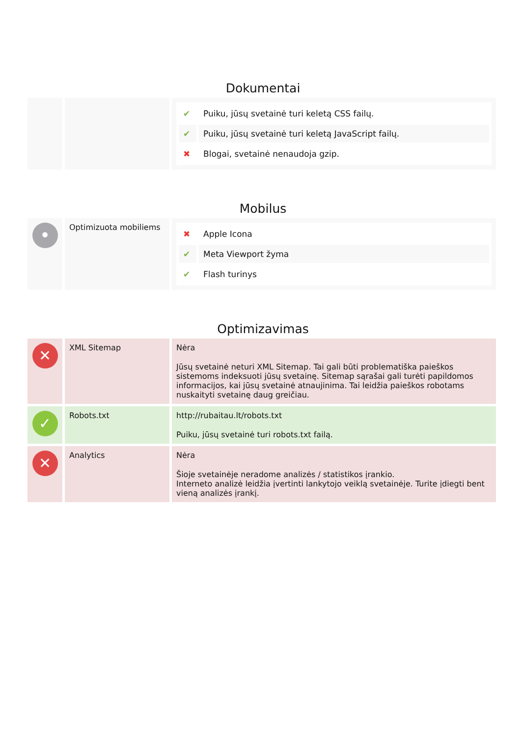Dokumentai
| | | / ✔ / Puiku, jūsų svetainė turi keletą CSS failų. / / ✔ / Puiku, jūsų svetainė turi keletą JavaScript failų. / / ✖ / Blogai, svetainė nenaudoja gzip. / |
Mobilus
| • | Optimizuota mobiliems | / ✖ / Apple Icona / / ✔ / Meta Viewport žyma / / ✔ / Flash turinys / |
Optimizavimas
| ✕ | XML Sitemap | Nėra Jūsų svetainė neturi XML Sitemap. Tai gali būti problematiška paieškos sistemoms indeksuoti jūsų svetainę. Sitemap sąrašai gali turėti papildomos informacijos, kai jūsų svetainė atnaujinima. Tai leidžia paieškos robotams nuskaityti svetainę daug greičiau. |
| ✓ | Robots.txt | http://rubaitau.lt/robots.txt Puiku, jūsų svetainė turi robots.txt failą. |
| ✕ | Analytics | Nėra Šioje svetainėje neradome analizės / statistikos įrankio. Interneto analizė leidžia įvertinti lankytojo veiklą svetainėje. Turite įdiegti bent vieną analizės įrankį. |